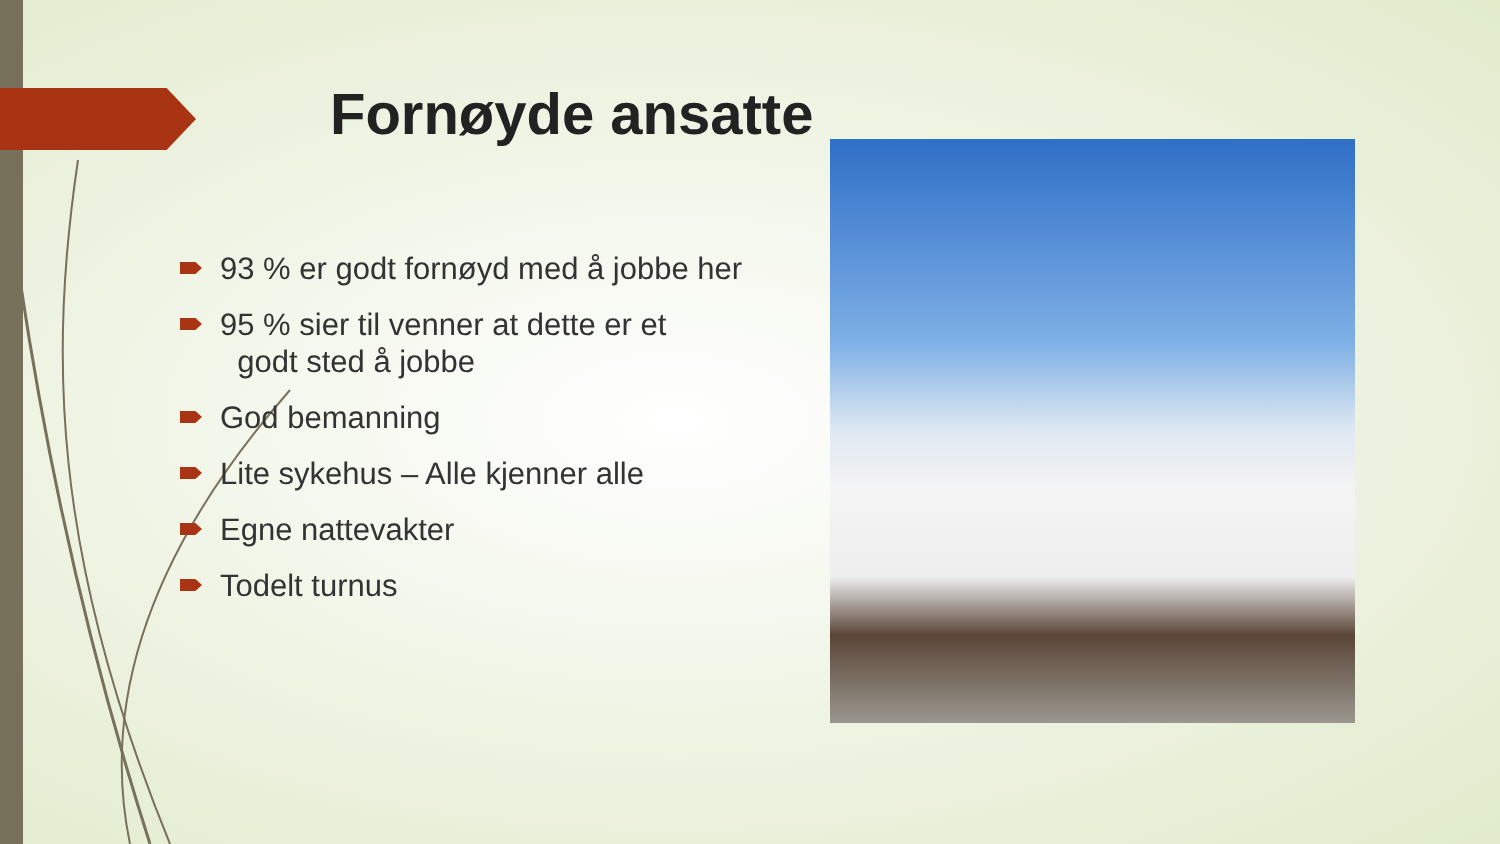Fornøyde ansatte
93 % er godt fornøyd med å jobbe her
95 % sier til venner at dette er et
godt sted å jobbe
God bemanning
Lite sykehus – Alle kjenner alle
Egne nattevakter
Todelt turnus